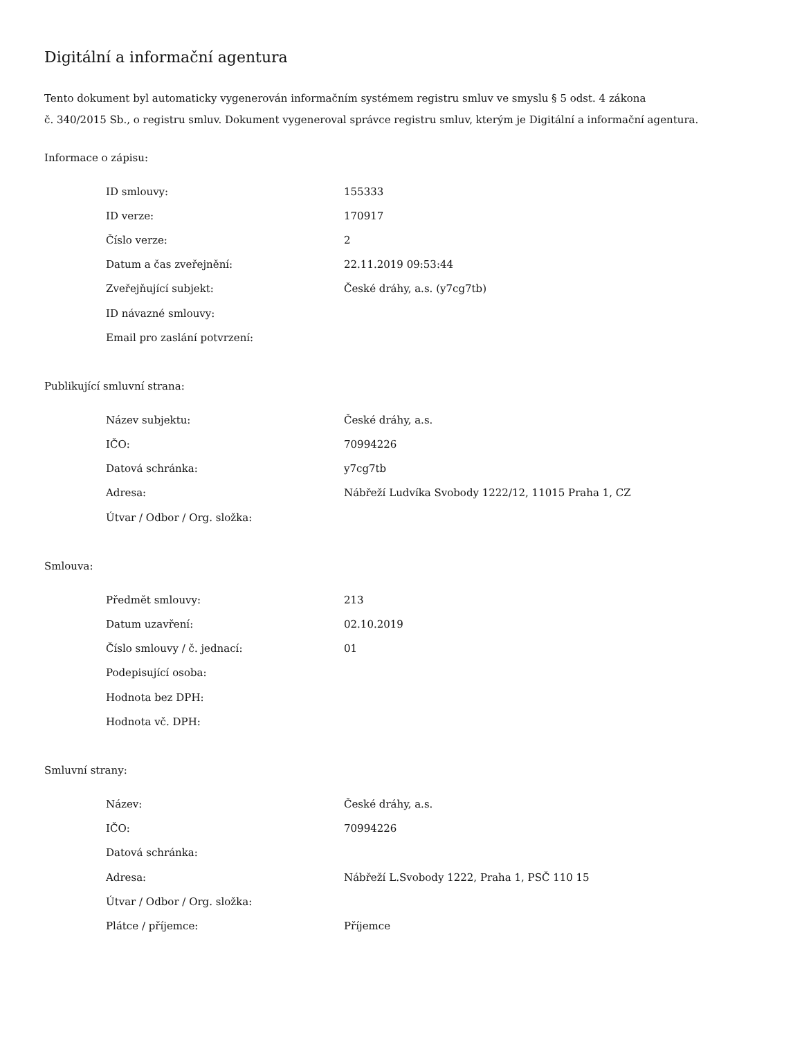Digitální a informační agentura
Tento dokument byl automaticky vygenerován informačním systémem registru smluv ve smyslu § 5 odst. 4 zákona
č. 340/2015 Sb., o registru smluv. Dokument vygeneroval správce registru smluv, kterým je Digitální a informační agentura.
Informace o zápisu:
| ID smlouvy: | 155333 |
| ID verze: | 170917 |
| Číslo verze: | 2 |
| Datum a čas zveřejnění: | 22.11.2019 09:53:44 |
| Zveřejňující subjekt: | České dráhy, a.s. (y7cg7tb) |
| ID návazné smlouvy: | |
| Email pro zaslání potvrzení: | |
Publikující smluvní strana:
| Název subjektu: | České dráhy, a.s. |
| IČO: | 70994226 |
| Datová schránka: | y7cg7tb |
| Adresa: | Nábřeží Ludvíka Svobody 1222/12, 11015 Praha 1, CZ |
| Útvar / Odbor / Org. složka: | |
Smlouva:
| Předmět smlouvy: | 213 |
| Datum uzavření: | 02.10.2019 |
| Číslo smlouvy / č. jednací: | 01 |
| Podepisující osoba: | |
| Hodnota bez DPH: | |
| Hodnota vč. DPH: | |
Smluvní strany:
| Název: | České dráhy, a.s. |
| IČO: | 70994226 |
| Datová schránka: | |
| Adresa: | Nábřeží L.Svobody 1222, Praha 1, PSČ 110 15 |
| Útvar / Odbor / Org. složka: | |
| Plátce / příjemce: | Příjemce |